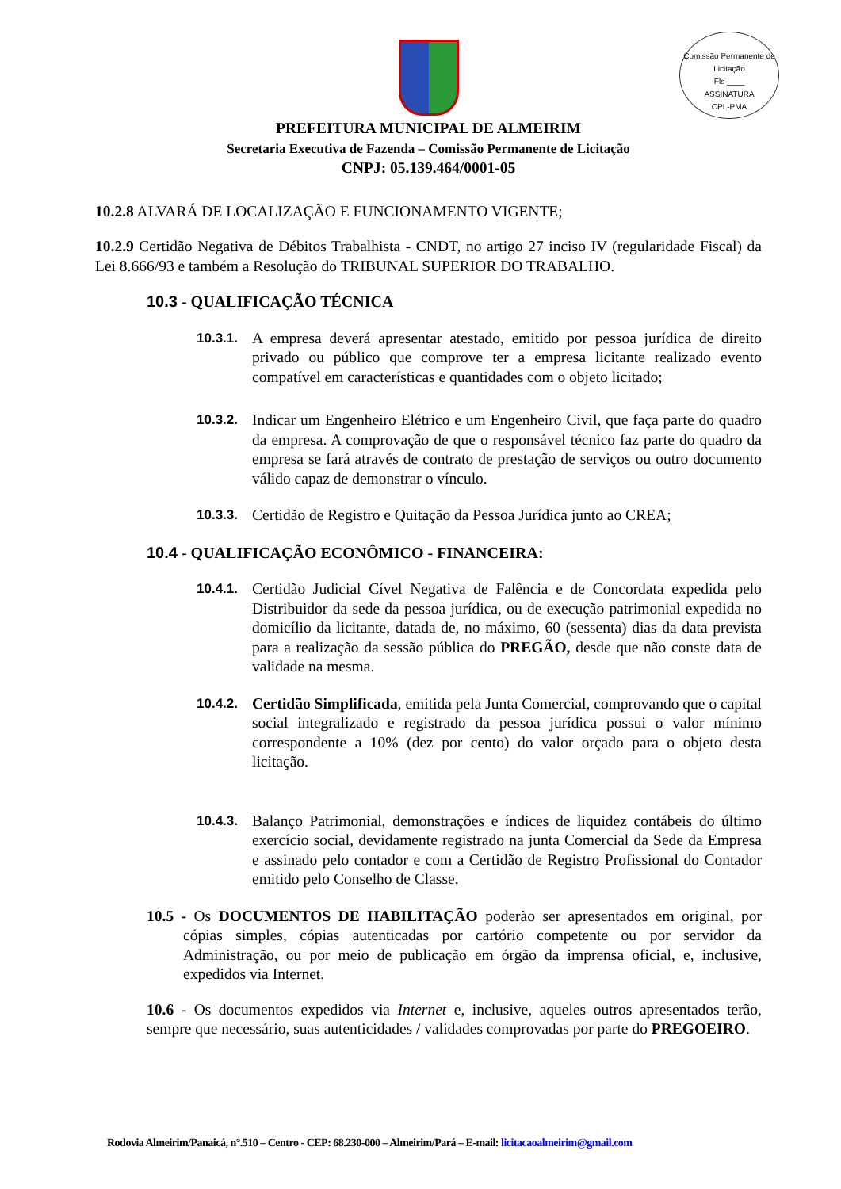Comissão Permanente de Licitação
Fls ____
ASSINATURA
CPL-PMA
PREFEITURA MUNICIPAL DE ALMEIRIM
Secretaria Executiva de Fazenda – Comissão Permanente de Licitação
CNPJ: 05.139.464/0001-05
10.2.8 ALVARÁ DE LOCALIZAÇÃO E FUNCIONAMENTO VIGENTE;
10.2.9 Certidão Negativa de Débitos Trabalhista - CNDT, no artigo 27 inciso IV (regularidade Fiscal) da Lei 8.666/93 e também a Resolução do TRIBUNAL SUPERIOR DO TRABALHO.
10.3 - QUALIFICAÇÃO TÉCNICA
10.3.1.
A empresa deverá apresentar atestado, emitido por pessoa jurídica de direito privado ou público que comprove ter a empresa licitante realizado evento compatível em características e quantidades com o objeto licitado;
10.3.2.
Indicar um Engenheiro Elétrico e um Engenheiro Civil, que faça parte do quadro da empresa. A comprovação de que o responsável técnico faz parte do quadro da empresa se fará através de contrato de prestação de serviços ou outro documento válido capaz de demonstrar o vínculo.
10.3.3.
Certidão de Registro e Quitação da Pessoa Jurídica junto ao CREA;
10.4 - QUALIFICAÇÃO ECONÔMICO - FINANCEIRA:
10.4.1.
Certidão Judicial Cível Negativa de Falência e de Concordata expedida pelo Distribuidor da sede da pessoa jurídica, ou de execução patrimonial expedida no domicílio da licitante, datada de, no máximo, 60 (sessenta) dias da data prevista para a realização da sessão pública do PREGÃO, desde que não conste data de validade na mesma.
10.4.2.
Certidão Simplificada, emitida pela Junta Comercial, comprovando que o capital social integralizado e registrado da pessoa jurídica possui o valor mínimo correspondente a 10% (dez por cento) do valor orçado para o objeto desta licitação.
10.4.3.
Balanço Patrimonial, demonstrações e índices de liquidez contábeis do último exercício social, devidamente registrado na junta Comercial da Sede da Empresa e assinado pelo contador e com a Certidão de Registro Profissional do Contador emitido pelo Conselho de Classe.
10.5 - Os DOCUMENTOS DE HABILITAÇÃO poderão ser apresentados em original, por cópias simples, cópias autenticadas por cartório competente ou por servidor da Administração, ou por meio de publicação em órgão da imprensa oficial, e, inclusive, expedidos via Internet.
10.6 - Os documentos expedidos via Internet e, inclusive, aqueles outros apresentados terão, sempre que necessário, suas autenticidades / validades comprovadas por parte do PREGOEIRO.
Rodovia Almeirim/Panaicá, n°.510 – Centro - CEP: 68.230-000 – Almeirim/Pará – E-mail: licitacaoalmeirim@gmail.com